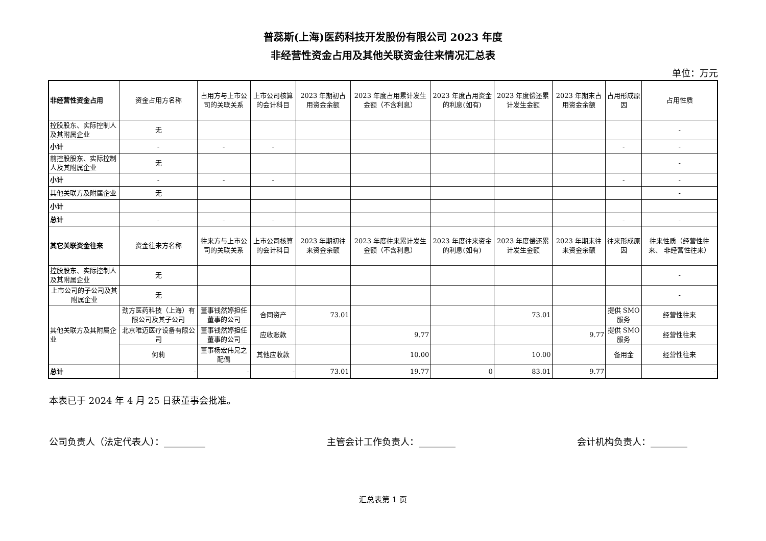普蕊斯(上海)医药科技开发股份有限公司 2023 年度
非经营性资金占用及其他关联资金往来情况汇总表
单位：万元
| 非经营性资金占用 | 资金占用方名称 | 占用方与上市公司的关联关系 | 上市公司核算的会计科目 | 2023 年期初占用资金余额 | 2023 年度占用累计发生金额（不含利息） | 2023 年度占用资金的利息(如有) | 2023 年度偿还累计发生金额 | 2023 年期末占用资金余额 | 占用形成原因 | 占用性质 |
| 控股股东、实际控制人及其附属企业 | 无 | | | | | | | | | - |
| 小计 | - | - | - | | | | | | - | - |
| 前控股股东、实际控制人及其附属企业 | 无 | | | | | | | | | - |
| 小计 | - | - | - | | | | | | - | - |
| 其他关联方及附属企业 | 无 | | | | | | | | | - |
| 小计 | | | | | | | | | | |
| 总计 | - | - | - | | | | | | - | - |
| 其它关联资金往来 | 资金往来方名称 | 往来方与上市公司的关联关系 | 上市公司核算的会计科目 | 2023 年期初往来资金余额 | 2023 年度往来累计发生金额（不含利息） | 2023 年度往来资金的利息(如有) | 2023 年度偿还累计发生金额 | 2023 年期末往来资金余额 | 往来形成原因 | 往来性质（经营性往来、 非经营性往来） |
| 控股股东、实际控制人及其附属企业 | 无 | | | | | | | | | - |
| 上市公司的子公司及其附属企业 | 无 | | | | | | | | | - |
| 其他关联方及其附属企业 | 劲方医药科技（上海）有限公司及其子公司 | 董事钱然婷担任董事的公司 | 合同资产 | 73.01 | | | 73.01 | | 提供 SMO 服务 | 经营性往来 |
| | 北京唯迈医疗设备有限公司 | 董事钱然婷担任董事的公司 | 应收账款 | | 9.77 | | | 9.77 | 提供 SMO 服务 | 经营性往来 |
| | 何莉 | 董事杨宏伟兄之配偶 | 其他应收款 | | 10.00 | | 10.00 | | 备用金 | 经营性往来 |
| 总计 | - | - | - | 73.01 | 19.77 | 0 | 83.01 | 9.77 | | - |
本表已于 2024 年 4 月 25 日获董事会批准。
公司负责人（法定代表人）：_________ 主管会计工作负责人：________ 会计机构负责人：________
汇总表第 1 页